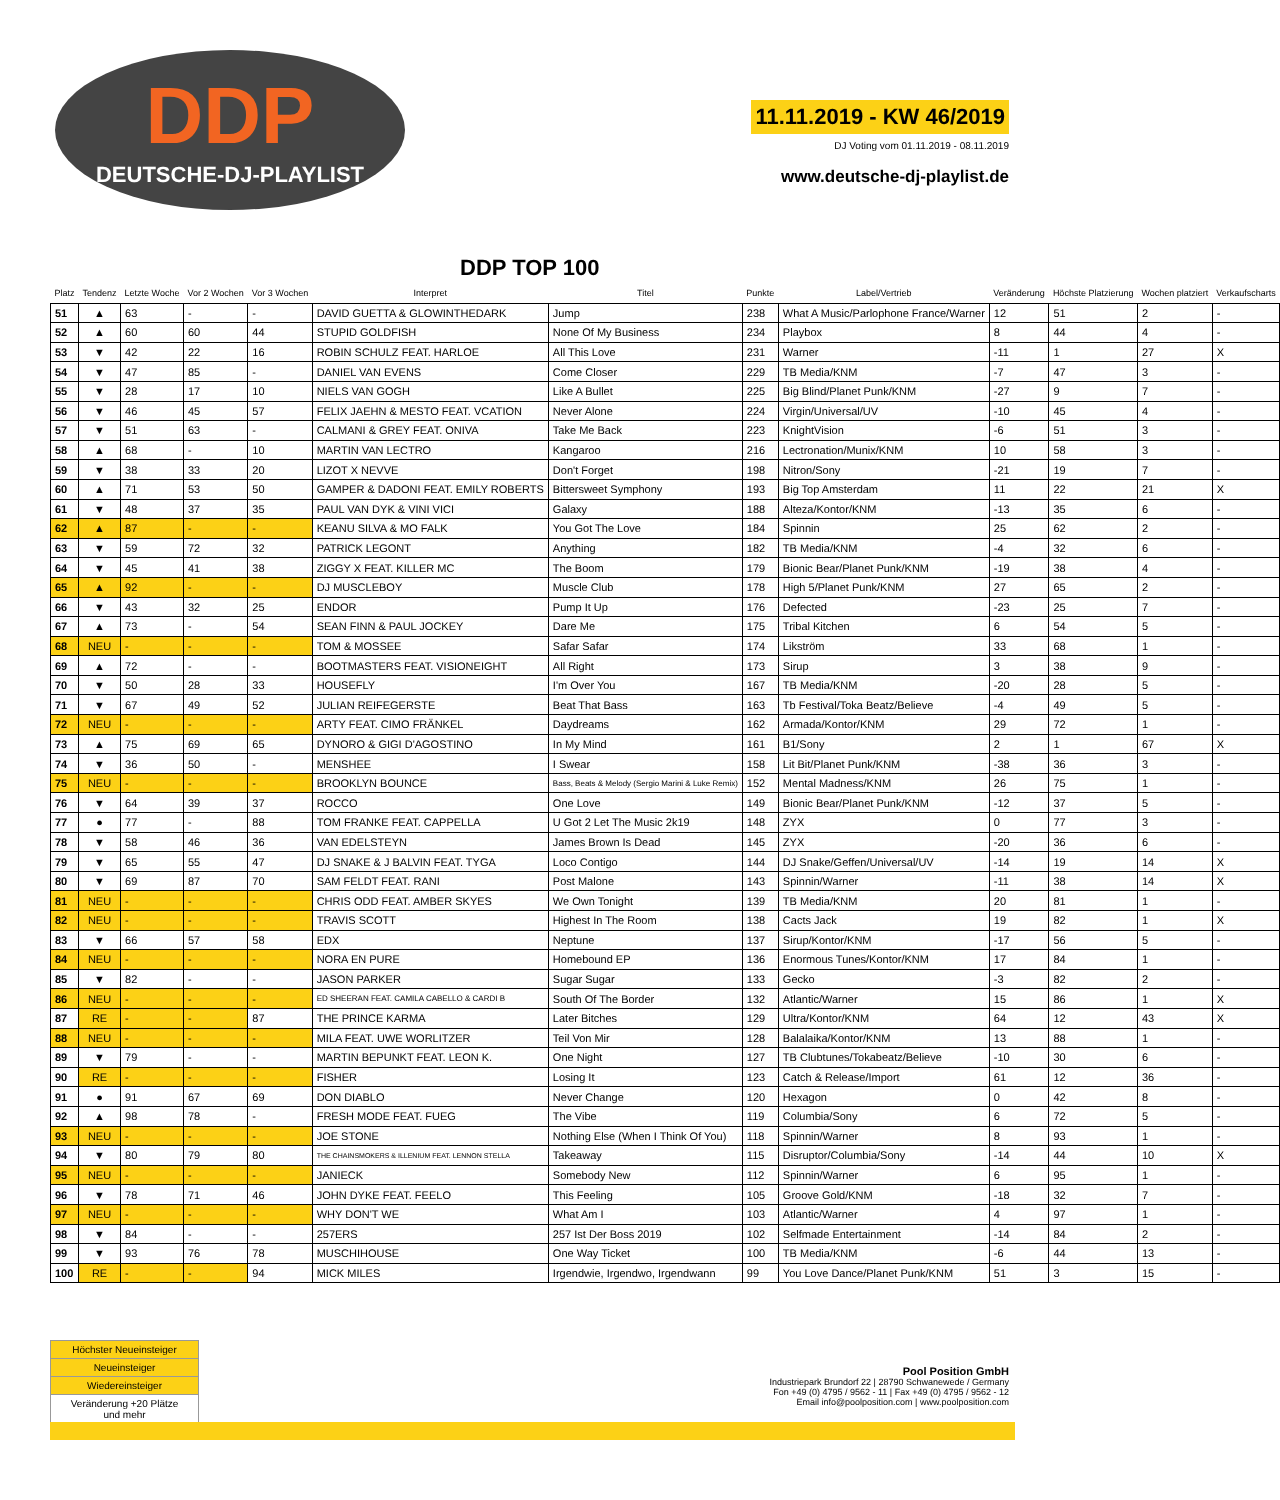DDP
DEUTSCHE-DJ-PLAYLIST
11.11.2019 - KW 46/2019
DJ Voting vom 01.11.2019 - 08.11.2019
www.deutsche-dj-playlist.de
DDP TOP 100
| Platz | Tendenz | Letzte Woche | Vor 2 Wochen | Vor 3 Wochen | Interpret | Titel | Punkte | Label/Vertrieb | Veränderung | Höchste Platzierung | Wochen platziert | Verkaufscharts |
| --- | --- | --- | --- | --- | --- | --- | --- | --- | --- | --- | --- | --- |
| 51 | ▲ | 63 | - | - | DAVID GUETTA & GLOWINTHEDARK | Jump | 238 | What A Music/Parlophone France/Warner | 12 | 51 | 2 | - |
| 52 | ▲ | 60 | 60 | 44 | STUPID GOLDFISH | None Of My Business | 234 | Playbox | 8 | 44 | 4 | - |
| 53 | ▼ | 42 | 22 | 16 | ROBIN SCHULZ FEAT. HARLOE | All This Love | 231 | Warner | -11 | 1 | 27 | X |
| 54 | ▼ | 47 | 85 | - | DANIEL VAN EVENS | Come Closer | 229 | TB Media/KNM | -7 | 47 | 3 | - |
| 55 | ▼ | 28 | 17 | 10 | NIELS VAN GOGH | Like A Bullet | 225 | Big Blind/Planet Punk/KNM | -27 | 9 | 7 | - |
| 56 | ▼ | 46 | 45 | 57 | FELIX JAEHN & MESTO FEAT. VCATION | Never Alone | 224 | Virgin/Universal/UV | -10 | 45 | 4 | - |
| 57 | ▼ | 51 | 63 | - | CALMANI & GREY FEAT. ONIVA | Take Me Back | 223 | KnightVision | -6 | 51 | 3 | - |
| 58 | ▲ | 68 | - | 10 | MARTIN VAN LECTRO | Kangaroo | 216 | Lectronation/Munix/KNM | 10 | 58 | 3 | - |
| 59 | ▼ | 38 | 33 | 20 | LIZOT X NEVVE | Don't Forget | 198 | Nitron/Sony | -21 | 19 | 7 | - |
| 60 | ▲ | 71 | 53 | 50 | GAMPER & DADONI FEAT. EMILY ROBERTS | Bittersweet Symphony | 193 | Big Top Amsterdam | 11 | 22 | 21 | X |
| 61 | ▼ | 48 | 37 | 35 | PAUL VAN DYK & VINI VICI | Galaxy | 188 | Alteza/Kontor/KNM | -13 | 35 | 6 | - |
| 62 | ▲ | 87 | - | - | KEANU SILVA & MO FALK | You Got The Love | 184 | Spinnin | 25 | 62 | 2 | - |
| 63 | ▼ | 59 | 72 | 32 | PATRICK LEGONT | Anything | 182 | TB Media/KNM | -4 | 32 | 6 | - |
| 64 | ▼ | 45 | 41 | 38 | ZIGGY X FEAT. KILLER MC | The Boom | 179 | Bionic Bear/Planet Punk/KNM | -19 | 38 | 4 | - |
| 65 | ▲ | 92 | - | - | DJ MUSCLEBOY | Muscle Club | 178 | High 5/Planet Punk/KNM | 27 | 65 | 2 | - |
| 66 | ▼ | 43 | 32 | 25 | ENDOR | Pump It Up | 176 | Defected | -23 | 25 | 7 | - |
| 67 | ▲ | 73 | - | 54 | SEAN FINN & PAUL JOCKEY | Dare Me | 175 | Tribal Kitchen | 6 | 54 | 5 | - |
| 68 | NEU | - | - | - | TOM & MOSSEE | Safar Safar | 174 | Likström | 33 | 68 | 1 | - |
| 69 | ▲ | 72 | - | - | BOOTMASTERS FEAT. VISIONEIGHT | All Right | 173 | Sirup | 3 | 38 | 9 | - |
| 70 | ▼ | 50 | 28 | 33 | HOUSEFLY | I'm Over You | 167 | TB Media/KNM | -20 | 28 | 5 | - |
| 71 | ▼ | 67 | 49 | 52 | JULIAN REIFEGERSTE | Beat That Bass | 163 | Tb Festival/Toka Beatz/Believe | -4 | 49 | 5 | - |
| 72 | NEU | - | - | - | ARTY FEAT. CIMO FRÄNKEL | Daydreams | 162 | Armada/Kontor/KNM | 29 | 72 | 1 | - |
| 73 | ▲ | 75 | 69 | 65 | DYNORO & GIGI D'AGOSTINO | In My Mind | 161 | B1/Sony | 2 | 1 | 67 | X |
| 74 | ▼ | 36 | 50 | - | MENSHEE | I Swear | 158 | Lit Bit/Planet Punk/KNM | -38 | 36 | 3 | - |
| 75 | NEU | - | - | - | BROOKLYN BOUNCE | Bass, Beats & Melody (Sergio Marini & Luke Remix) | 152 | Mental Madness/KNM | 26 | 75 | 1 | - |
| 76 | ▼ | 64 | 39 | 37 | ROCCO | One Love | 149 | Bionic Bear/Planet Punk/KNM | -12 | 37 | 5 | - |
| 77 | ● | 77 | - | 88 | TOM FRANKE FEAT. CAPPELLA | U Got 2 Let The Music 2k19 | 148 | ZYX | 0 | 77 | 3 | - |
| 78 | ▼ | 58 | 46 | 36 | VAN EDELSTEYN | James Brown Is Dead | 145 | ZYX | -20 | 36 | 6 | - |
| 79 | ▼ | 65 | 55 | 47 | DJ SNAKE & J BALVIN FEAT. TYGA | Loco Contigo | 144 | DJ Snake/Geffen/Universal/UV | -14 | 19 | 14 | X |
| 80 | ▼ | 69 | 87 | 70 | SAM FELDT FEAT. RANI | Post Malone | 143 | Spinnin/Warner | -11 | 38 | 14 | X |
| 81 | NEU | - | - | - | CHRIS ODD FEAT. AMBER SKYES | We Own Tonight | 139 | TB Media/KNM | 20 | 81 | 1 | - |
| 82 | NEU | - | - | - | TRAVIS SCOTT | Highest In The Room | 138 | Cacts Jack | 19 | 82 | 1 | X |
| 83 | ▼ | 66 | 57 | 58 | EDX | Neptune | 137 | Sirup/Kontor/KNM | -17 | 56 | 5 | - |
| 84 | NEU | - | - | - | NORA EN PURE | Homebound EP | 136 | Enormous Tunes/Kontor/KNM | 17 | 84 | 1 | - |
| 85 | ▼ | 82 | - | - | JASON PARKER | Sugar Sugar | 133 | Gecko | -3 | 82 | 2 | - |
| 86 | NEU | - | - | - | ED SHEERAN FEAT. CAMILA CABELLO & CARDI B | South Of The Border | 132 | Atlantic/Warner | 15 | 86 | 1 | X |
| 87 | RE | - | - | 87 | THE PRINCE KARMA | Later Bitches | 129 | Ultra/Kontor/KNM | 64 | 12 | 43 | X |
| 88 | NEU | - | - | - | MILA FEAT. UWE WORLITZER | Teil Von Mir | 128 | Balalaika/Kontor/KNM | 13 | 88 | 1 | - |
| 89 | ▼ | 79 | - | - | MARTIN BEPUNKT FEAT. LEON K. | One Night | 127 | TB Clubtunes/Tokabeatz/Believe | -10 | 30 | 6 | - |
| 90 | RE | - | - | - | FISHER | Losing It | 123 | Catch & Release/Import | 61 | 12 | 36 | - |
| 91 | ● | 91 | 67 | 69 | DON DIABLO | Never Change | 120 | Hexagon | 0 | 42 | 8 | - |
| 92 | ▲ | 98 | 78 | - | FRESH MODE FEAT. FUEG | The Vibe | 119 | Columbia/Sony | 6 | 72 | 5 | - |
| 93 | NEU | - | - | - | JOE STONE | Nothing Else (When I Think Of You) | 118 | Spinnin/Warner | 8 | 93 | 1 | - |
| 94 | ▼ | 80 | 79 | 80 | THE CHAINSMOKERS & ILLENIUM FEAT. LENNON STELLA | Takeaway | 115 | Disruptor/Columbia/Sony | -14 | 44 | 10 | X |
| 95 | NEU | - | - | - | JANIECK | Somebody New | 112 | Spinnin/Warner | 6 | 95 | 1 | - |
| 96 | ▼ | 78 | 71 | 46 | JOHN DYKE FEAT. FEELO | This Feeling | 105 | Groove Gold/KNM | -18 | 32 | 7 | - |
| 97 | NEU | - | - | - | WHY DON'T WE | What Am I | 103 | Atlantic/Warner | 4 | 97 | 1 | - |
| 98 | ▼ | 84 | - | - | 257ERS | 257 Ist Der Boss 2019 | 102 | Selfmade Entertainment | -14 | 84 | 2 | - |
| 99 | ▼ | 93 | 76 | 78 | MUSCHIHOUSE | One Way Ticket | 100 | TB Media/KNM | -6 | 44 | 13 | - |
| 100 | RE | - | - | 94 | MICK MILES | Irgendwie, Irgendwo, Irgendwann | 99 | You Love Dance/Planet Punk/KNM | 51 | 3 | 15 | - |
| Höchster Neueinsteiger |
| Neueinsteiger |
| Wiedereinsteiger |
| Veränderung +20 Plätze und mehr |
Pool Position GmbH
Industriepark Brundorf 22 | 28790 Schwanewede / Germany
Fon +49 (0) 4795 / 9562 - 11 | Fax +49 (0) 4795 / 9562 - 12
Email info@poolposition.com | www.poolposition.com